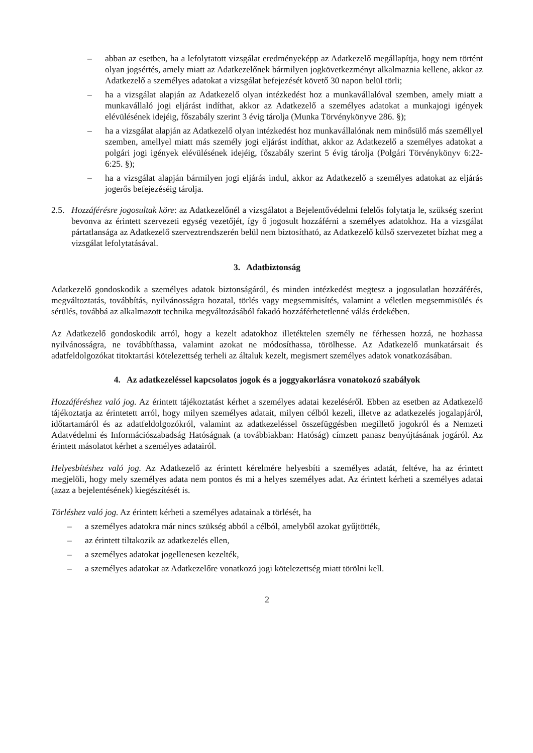– abban az esetben, ha a lefolytatott vizsgálat eredményeképp az Adatkezelő megállapítja, hogy nem történt olyan jogsértés, amely miatt az Adatkezelőnek bármilyen jogkövetkezményt alkalmaznia kellene, akkor az Adatkezelő a személyes adatokat a vizsgálat befejezését követő 30 napon belül törli;
– ha a vizsgálat alapján az Adatkezelő olyan intézkedést hoz a munkavállalóval szemben, amely miatt a munkavállaló jogi eljárást indíthat, akkor az Adatkezelő a személyes adatokat a munkajogi igények elévülésének idejéig, főszabály szerint 3 évig tárolja (Munka Törvénykönyve 286. §);
– ha a vizsgálat alapján az Adatkezelő olyan intézkedést hoz munkavállalónak nem minősülő más személlyel szemben, amellyel miatt más személy jogi eljárást indíthat, akkor az Adatkezelő a személyes adatokat a polgári jogi igények elévülésének idejéig, főszabály szerint 5 évig tárolja (Polgári Törvénykönyv 6:22-6:25. §);
– ha a vizsgálat alapján bármilyen jogi eljárás indul, akkor az Adatkezelő a személyes adatokat az eljárás jogerős befejezéséig tárolja.
2.5. Hozzáférésre jogosultak köre: az Adatkezelőnél a vizsgálatot a Bejelentővédelmi felelős folytatja le, szükség szerint bevonva az érintett szervezeti egység vezetőjét, így ő jogosult hozzáférni a személyes adatokhoz. Ha a vizsgálat pártatlansága az Adatkezelő szerveztrendszerén belül nem biztosítható, az Adatkezelő külső szervezetet bízhat meg a vizsgálat lefolytatásával.
3. Adatbiztonság
Adatkezelő gondoskodik a személyes adatok biztonságáról, és minden intézkedést megtesz a jogosulatlan hozzáférés, megváltoztatás, továbbítás, nyilvánosságra hozatal, törlés vagy megsemmisítés, valamint a véletlen megsemmisülés és sérülés, továbbá az alkalmazott technika megváltozásából fakadó hozzáférhetetlenné válás érdekében.
Az Adatkezelő gondoskodik arról, hogy a kezelt adatokhoz illetéktelen személy ne férhessen hozzá, ne hozhassa nyilvánosságra, ne továbbíthassa, valamint azokat ne módosíthassa, törölhesse. Az Adatkezelő munkatársait és adatfeldolgozókat titoktartási kötelezettség terheli az általuk kezelt, megismert személyes adatok vonatkozásában.
4. Az adatkezeléssel kapcsolatos jogok és a joggyakorlásra vonatokozó szabályok
Hozzáféréshez való jog. Az érintett tájékoztatást kérhet a személyes adatai kezeléséről. Ebben az esetben az Adatkezelő tájékoztatja az érintetett arról, hogy milyen személyes adatait, milyen célból kezeli, illetve az adatkezelés jogalapjáról, időtartamáról és az adatfeldolgozókról, valamint az adatkezeléssel összefüggésben megillető jogokról és a Nemzeti Adatvédelmi és Információszabadság Hatóságnak (a továbbiakban: Hatóság) címzett panasz benyújtásának jogáról. Az érintett másolatot kérhet a személyes adatairól.
Helyesbítéshez való jog. Az Adatkezelő az érintett kérelmére helyesbíti a személyes adatát, feltéve, ha az érintett megjelöli, hogy mely személyes adata nem pontos és mi a helyes személyes adat. Az érintett kérheti a személyes adatai (azaz a bejelentésének) kiegészítését is.
Törléshez való jog. Az érintett kérheti a személyes adatainak a törlését, ha
– a személyes adatokra már nincs szükség abból a célból, amelyből azokat gyűjtötték,
– az érintett tiltakozik az adatkezelés ellen,
– a személyes adatokat jogellenesen kezelték,
– a személyes adatokat az Adatkezelőre vonatkozó jogi kötelezettség miatt törölni kell.
2